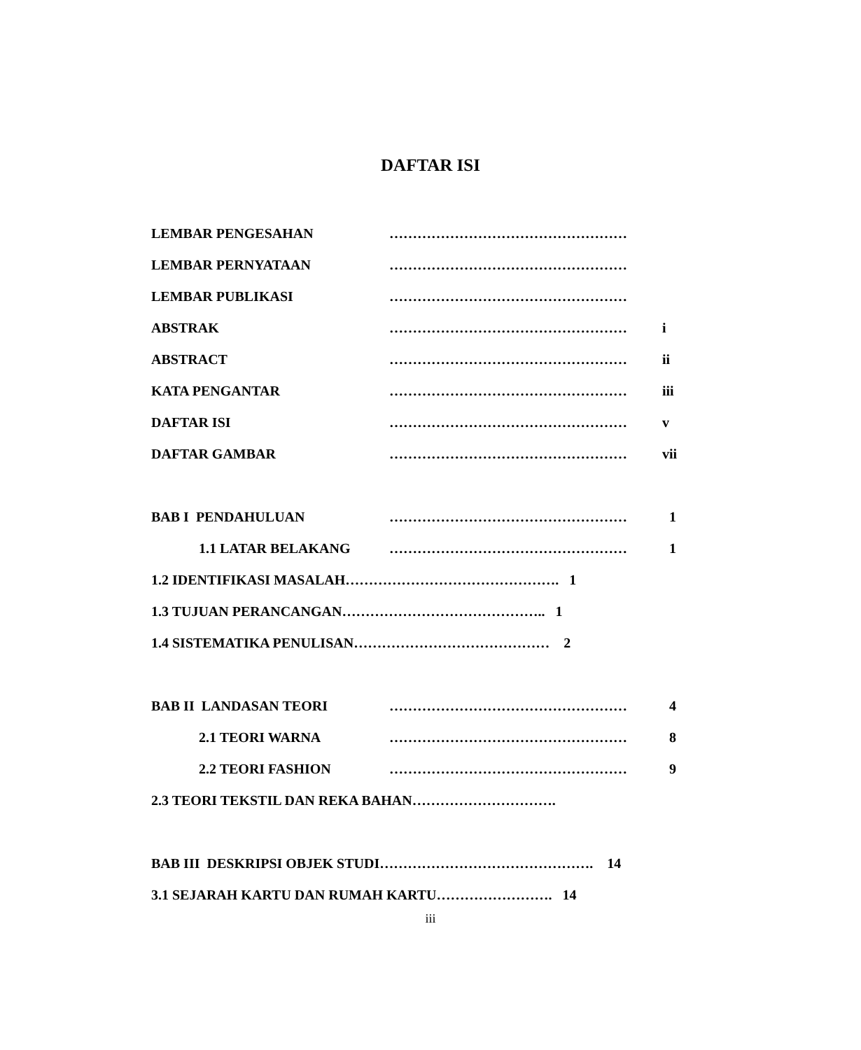DAFTAR ISI
LEMBAR PENGESAHAN ……………………………………………
LEMBAR PERNYATAAN ……………………………………………
LEMBAR PUBLIKASI ……………………………………………
ABSTRAK …………………………………………… i
ABSTRACT …………………………………………… ii
KATA PENGANTAR …………………………………………… iii
DAFTAR ISI …………………………………………… v
DAFTAR GAMBAR …………………………………………… vii
BAB I PENDAHULUAN …………………………………………… 1
1.1 LATAR BELAKANG …………………………………………… 1
1.2 IDENTIFIKASI MASALAH………………………………………. 1
1.3 TUJUAN PERANCANGAN…………………………………….. 1
1.4 SISTEMATIKA PENULISAN…………………………………… 2
BAB II LANDASAN TEORI …………………………………………… 4
2.1 TEORI WARNA …………………………………………… 8
2.2 TEORI FASHION …………………………………………… 9
2.3 TEORI TEKSTIL DAN REKA BAHAN………………………….
BAB III DESKRIPSI OBJEK STUDI………………………………………. 14
3.1 SEJARAH KARTU DAN RUMAH KARTU……………………. 14
iii